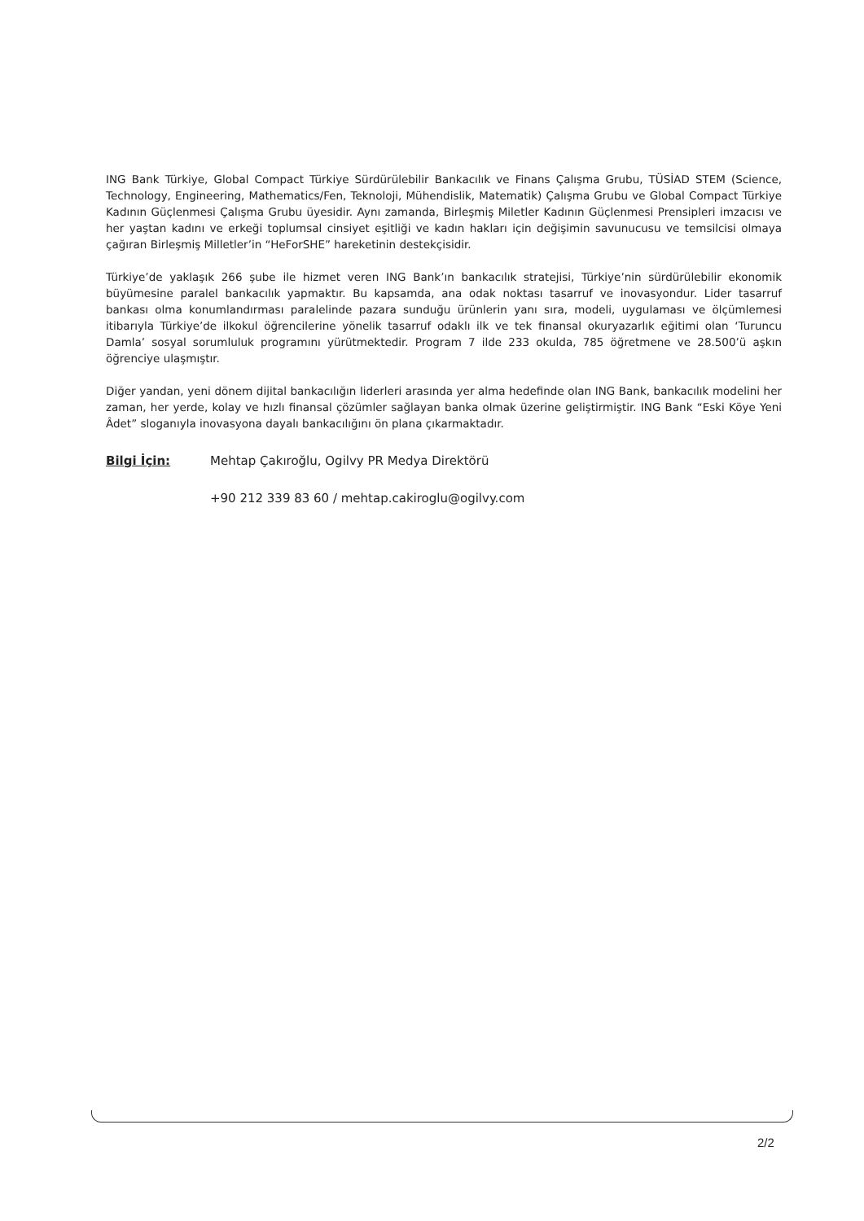ING Bank Türkiye, Global Compact Türkiye Sürdürülebilir Bankacılık ve Finans Çalışma Grubu, TÜSİAD STEM (Science, Technology, Engineering, Mathematics/Fen, Teknoloji, Mühendislik, Matematik) Çalışma Grubu ve Global Compact Türkiye Kadının Güçlenmesi Çalışma Grubu üyesidir. Aynı zamanda, Birleşmiş Miletler Kadının Güçlenmesi Prensipleri imzacısı ve her yaştan kadını ve erkeği toplumsal cinsiyet eşitliği ve kadın hakları için değişimin savunucusu ve temsilcisi olmaya çağıran Birleşmiş Milletler’in “HeForSHE” hareketinin destekçisidir.
Türkiye’de yaklaşık 266 şube ile hizmet veren ING Bank’ın bankacılık stratejisi, Türkiye’nin sürdürülebilir ekonomik büyümesine paralel bankacılık yapmaktır. Bu kapsamda, ana odak noktası tasarruf ve inovasyondur. Lider tasarruf bankası olma konumlandırması paralelinde pazara sunduğu ürünlerin yanı sıra, modeli, uygulaması ve ölçümlemesi itibarıyla Türkiye’de ilkokul öğrencilerine yönelik tasarruf odaklı ilk ve tek finansal okuryazarlık eğitimi olan ‘Turuncu Damla’ sosyal sorumluluk programını yürütmektedir. Program 7 ilde 233 okulda, 785 öğretmene ve 28.500’ü aşkın öğrenciye ulaşmıştır.
Diğer yandan, yeni dönem dijital bankacılığın liderleri arasında yer alma hedefinde olan ING Bank, bankacılık modelini her zaman, her yerde, kolay ve hızlı finansal çözümler sağlayan banka olmak üzerine geliştirmiştir. ING Bank “Eski Köye Yeni Âdet” sloganıyla inovasyona dayalı bankacılığını ön plana çıkarmaktadır.
Bilgi İçin: Mehtap Çakıroğlu, Ogilvy PR Medya Direktörü
+90 212 339 83 60 / mehtap.cakiroglu@ogilvy.com
2/2